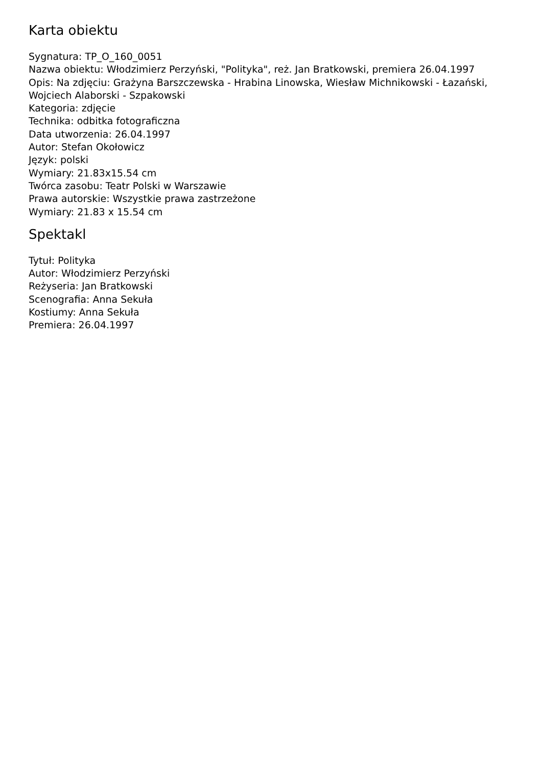Karta obiektu
Sygnatura: TP_O_160_0051
Nazwa obiektu: Włodzimierz Perzyński, "Polityka", reż. Jan Bratkowski, premiera 26.04.1997
Opis: Na zdjęciu: Grażyna Barszczewska - Hrabina Linowska, Wiesław Michnikowski - Łazański, Wojciech Alaborski - Szpakowski
Kategoria: zdjęcie
Technika: odbitka fotograficzna
Data utworzenia: 26.04.1997
Autor: Stefan Okołowicz
Język: polski
Wymiary: 21.83x15.54 cm
Twórca zasobu: Teatr Polski w Warszawie
Prawa autorskie: Wszystkie prawa zastrzeżone
Wymiary: 21.83 x 15.54 cm
Spektakl
Tytuł: Polityka
Autor: Włodzimierz Perzyński
Reżyseria: Jan Bratkowski
Scenografia: Anna Sekuła
Kostiumy: Anna Sekuła
Premiera: 26.04.1997